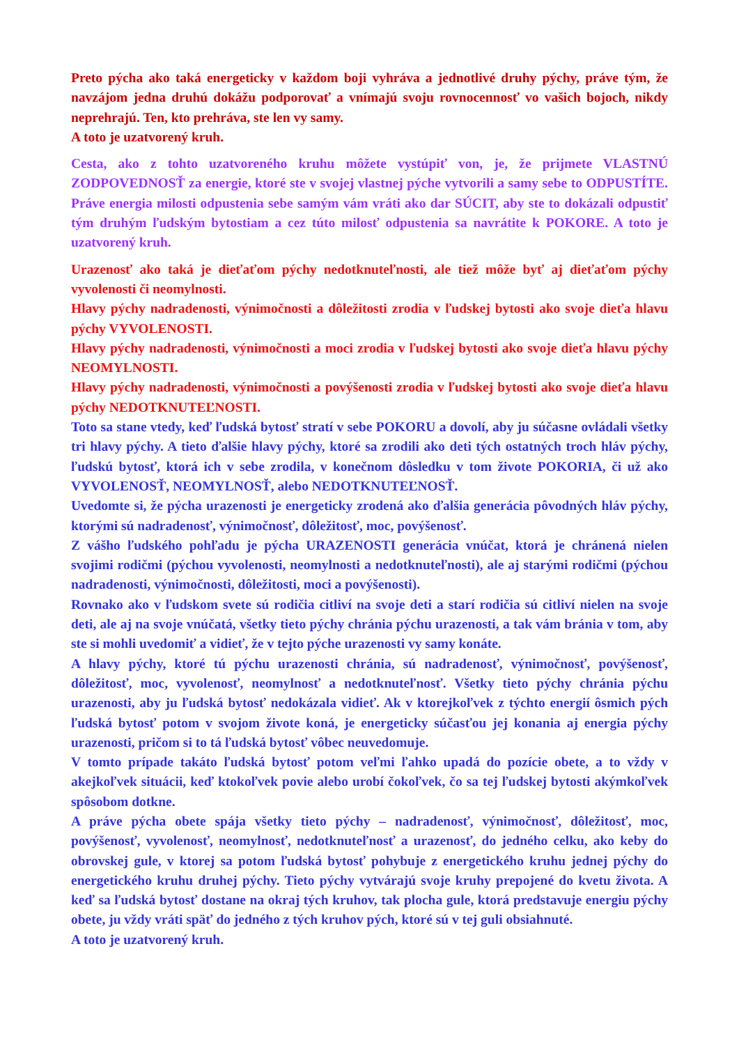Preto pýcha ako taká energeticky v každom boji vyhráva a jednotlivé druhy pýchy, práve tým, že navzájom jedna druhú dokážu podporovať a vnímajú svoju rovnocennosť vo vašich bojoch, nikdy neprehrajú. Ten, kto prehráva, ste len vy samy.
A toto je uzatvorený kruh.
Cesta, ako z tohto uzatvoreného kruhu môžete vystúpiť von, je, že prijmete VLASTNÚ ZODPOVEDNOSŤ za energie, ktoré ste v svojej vlastnej pýche vytvorili a samy sebe to ODPUSTÍTE. Práve energia milosti odpustenia sebe samým vám vráti ako dar SÚCIT, aby ste to dokázali odpustiť tým druhým ľudským bytostiam a cez túto milosť odpustenia sa navrátite k POKORE. A toto je uzatvorený kruh.
Urazenosť ako taká je dieťaťom pýchy nedotknuteľnosti, ale tiež môže byť aj dieťaťom pýchy vyvolenosti či neomylnosti.
Hlavy pýchy nadradenosti, výnimočnosti a dôležitosti zrodia v ľudskej bytosti ako svoje dieťa hlavu pýchy VYVOLENOSTI.
Hlavy pýchy nadradenosti, výnimočnosti a moci zrodia v ľudskej bytosti ako svoje dieťa hlavu pýchy NEOMYLNOSTI.
Hlavy pýchy nadradenosti, výnimočnosti a povýšenosti zrodia v ľudskej bytosti ako svoje dieťa hlavu pýchy NEDOTKNUTEĽNOSTI.
Toto sa stane vtedy, keď ľudská bytosť stratí v sebe POKORU a dovolí, aby ju súčasne ovládali všetky tri hlavy pýchy. A tieto ďalšie hlavy pýchy, ktoré sa zrodili ako deti tých ostatných troch hláv pýchy, ľudskú bytosť, ktorá ich v sebe zrodila, v konečnom dôsledku v tom živote POKORIA, či už ako VYVOLENOSŤ, NEOMYLNOSŤ, alebo NEDOTKNUTEĽNOSŤ.
Uvedomte si, že pýcha urazenosti je energeticky zrodená ako ďalšia generácia pôvodných hláv pýchy, ktorými sú nadradenosť, výnimočnosť, dôležitosť, moc, povýšenosť.
Z vášho ľudského pohľadu je pýcha URAZENOSTI generácia vnúčat, ktorá je chránená nielen svojimi rodičmi (pýchou vyvolenosti, neomylnosti a nedotknuteľnosti), ale aj starými rodičmi (pýchou nadradenosti, výnimočnosti, dôležitosti, moci a povýšenosti).
Rovnako ako v ľudskom svete sú rodičia citliví na svoje deti a starí rodičia sú citliví nielen na svoje deti, ale aj na svoje vnúčatá, všetky tieto pýchy chránia pýchu urazenosti, a tak vám bránia v tom, aby ste si mohli uvedomiť a vidieť, že v tejto pýche urazenosti vy samy konáte.
A hlavy pýchy, ktoré tú pýchu urazenosti chránia, sú nadradenosť, výnimočnosť, povýšenosť, dôležitosť, moc, vyvolenosť, neomylnosť a nedotknuteľnosť. Všetky tieto pýchy chránia pýchu urazenosti, aby ju ľudská bytosť nedokázala vidieť. Ak v ktorejkoľvek z týchto energií ôsmich pých ľudská bytosť potom v svojom živote koná, je energeticky súčasťou jej konania aj energia pýchy urazenosti, pričom si to tá ľudská bytosť vôbec neuvedomuje.
V tomto prípade takáto ľudská bytosť potom veľmi ľahko upadá do pozície obete, a to vždy v akejkoľvek situácii, keď ktokoľvek povie alebo urobí čokoľvek, čo sa tej ľudskej bytosti akýmkoľvek spôsobom dotkne.
A práve pýcha obete spája všetky tieto pýchy – nadradenosť, výnimočnosť, dôležitosť, moc, povýšenosť, vyvolenosť, neomylnosť, nedotknuteľnosť a urazenosť, do jedného celku, ako keby do obrovskej gule, v ktorej sa potom ľudská bytosť pohybuje z energetického kruhu jednej pýchy do energetického kruhu druhej pýchy. Tieto pýchy vytvárajú svoje kruhy prepojené do kvetu života. A keď sa ľudská bytosť dostane na okraj tých kruhov, tak plocha gule, ktorá predstavuje energiu pýchy obete, ju vždy vráti späť do jedného z tých kruhov pých, ktoré sú v tej guli obsiahnuté.
A toto je uzatvorený kruh.